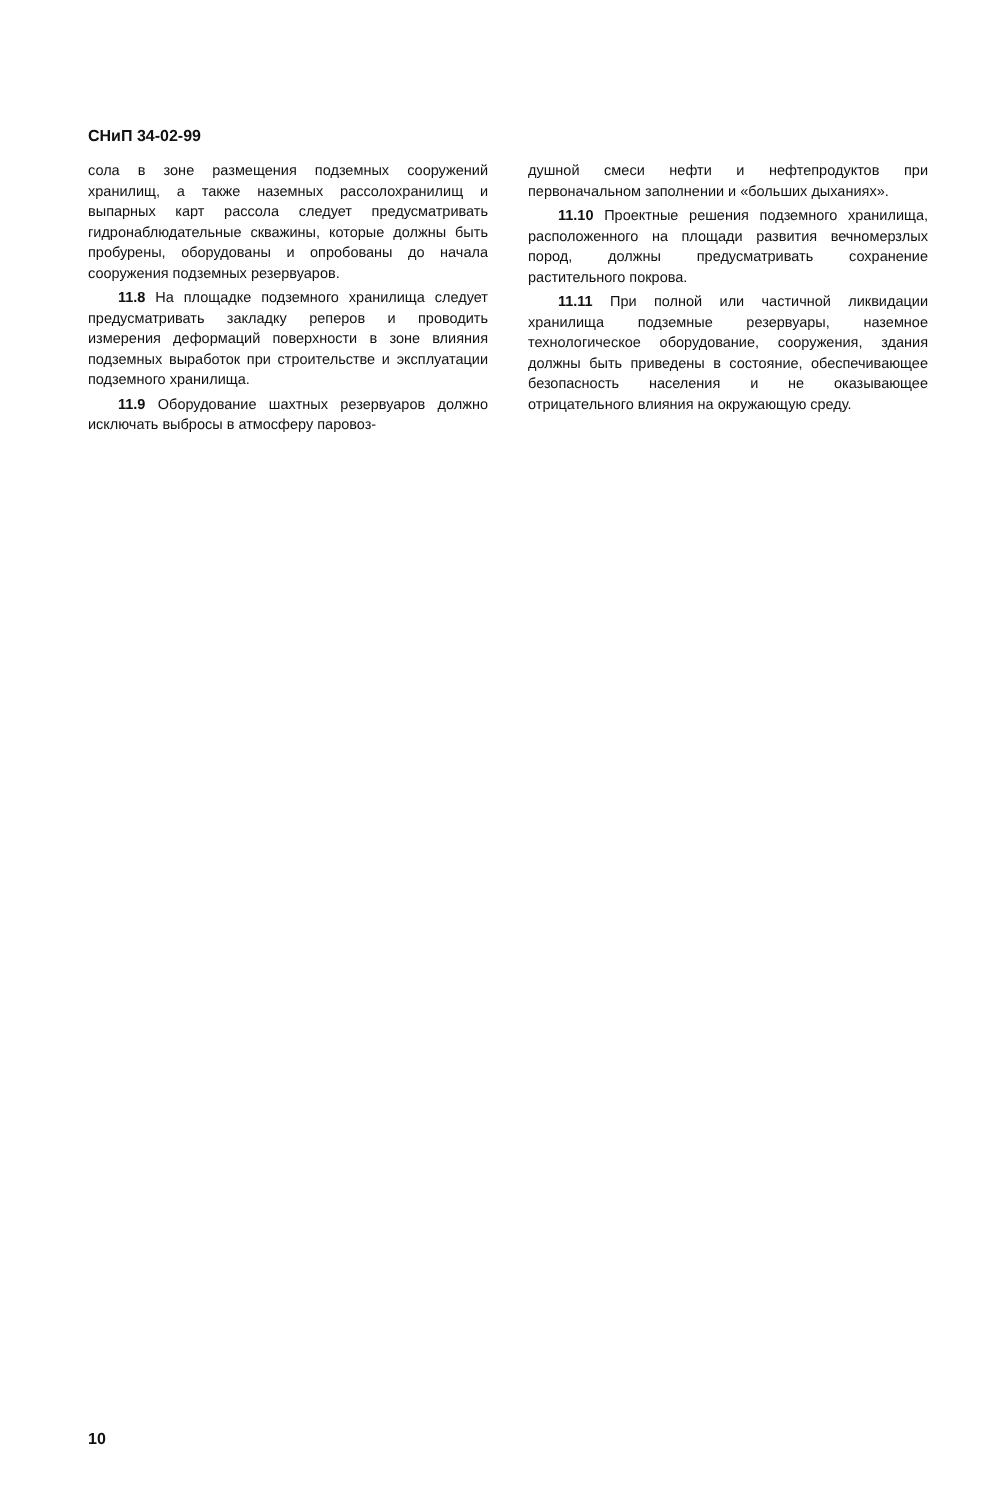СНиП 34-02-99
сола в зоне размещения подземных сооружений хранилищ, а также наземных рассолохранилищ и выпарных карт рассола следует предусматривать гидронаблюдательные скважины, которые должны быть пробурены, оборудованы и опробованы до начала сооружения подземных резервуаров.
11.8 На площадке подземного хранилища следует предусматривать закладку реперов и проводить измерения деформаций поверхности в зоне влияния подземных выработок при строительстве и эксплуатации подземного хранилища.
11.9 Оборудование шахтных резервуаров должно исключать выбросы в атмосферу паровоз-
душной смеси нефти и нефтепродуктов при первоначальном заполнении и «больших дыханиях».
11.10 Проектные решения подземного хранилища, расположенного на площади развития вечномерзлых пород, должны предусматривать сохранение растительного покрова.
11.11 При полной или частичной ликвидации хранилища подземные резервуары, наземное технологическое оборудование, сооружения, здания должны быть приведены в состояние, обеспечивающее безопасность населения и не оказывающее отрицательного влияния на окружающую среду.
10